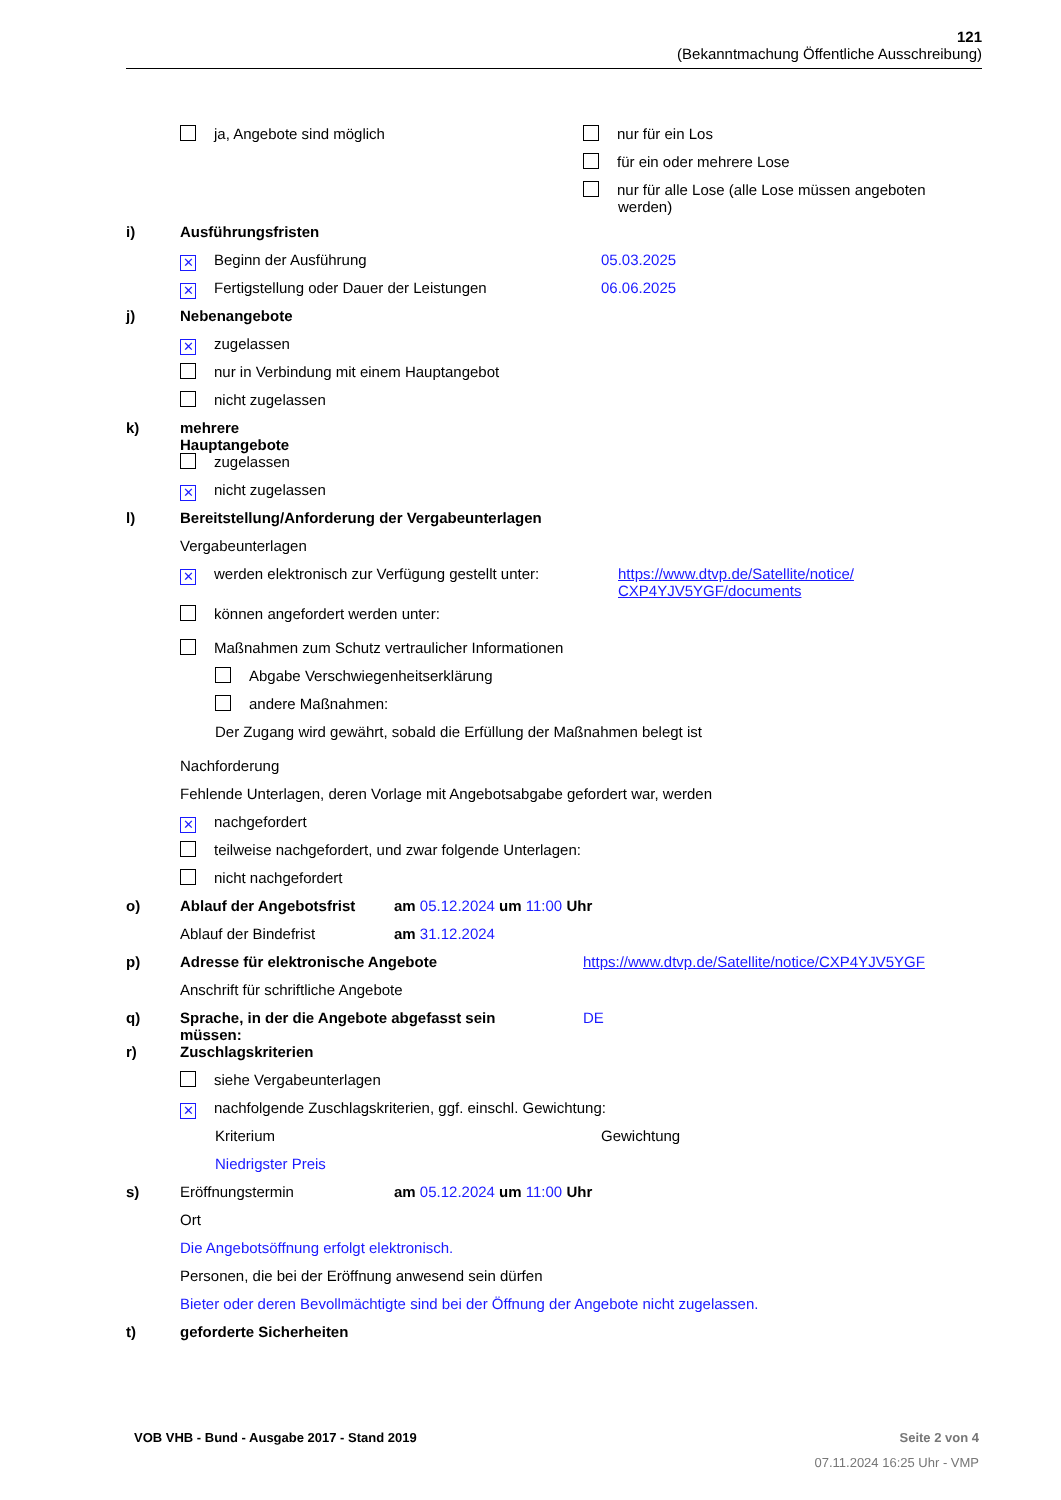121
(Bekanntmachung Öffentliche Ausschreibung)
ja, Angebote sind möglich
nur für ein Los
für ein oder mehrere Lose
nur für alle Lose (alle Lose müssen angeboten
werden)
i) Ausführungsfristen
✕ Beginn der Ausführung 05.03.2025
✕ Fertigstellung oder Dauer der Leistungen 06.06.2025
j) Nebenangebote
✕ zugelassen
nur in Verbindung mit einem Hauptangebot
nicht zugelassen
k) mehrere
Hauptangebote
zugelassen
✕ nicht zugelassen
l) Bereitstellung/Anforderung der Vergabeunterlagen
Vergabeunterlagen
✕ werden elektronisch zur Verfügung gestellt unter:
https://www.dtvp.de/Satellite/notice/
CXP4YJV5YGF/documents
können angefordert werden unter:
Maßnahmen zum Schutz vertraulicher Informationen
Abgabe Verschwiegenheitserklärung
andere Maßnahmen:
Der Zugang wird gewährt, sobald die Erfüllung der Maßnahmen belegt ist
Nachforderung
Fehlende Unterlagen, deren Vorlage mit Angebotsabgabe gefordert war, werden
✕ nachgefordert
teilweise nachgefordert, und zwar folgende Unterlagen:
nicht nachgefordert
o) Ablauf der Angebotsfrist
am 05.12.2024 um 11:00 Uhr
Ablauf der Bindefrist am 31.12.2024
p) Adresse für elektronische Angebote https://www.dtvp.de/Satellite/notice/CXP4YJV5YGF
Anschrift für schriftliche Angebote
q) Sprache, in der die Angebote abgefasst sein
müssen:
DE
r) Zuschlagskriterien
siehe Vergabeunterlagen
✕ nachfolgende Zuschlagskriterien, ggf. einschl. Gewichtung:
Kriterium Gewichtung
Niedrigster Preis
s) Eröffnungstermin am 05.12.2024 um 11:00 Uhr
Ort
Die Angebotsöffnung erfolgt elektronisch.
Personen, die bei der Eröffnung anwesend sein dürfen
Bieter oder deren Bevollmächtigte sind bei der Öffnung der Angebote nicht zugelassen.
t) geforderte Sicherheiten
VOB VHB - Bund - Ausgabe 2017 - Stand 2019
Seite 2 von 4
07.11.2024 16:25 Uhr - VMP